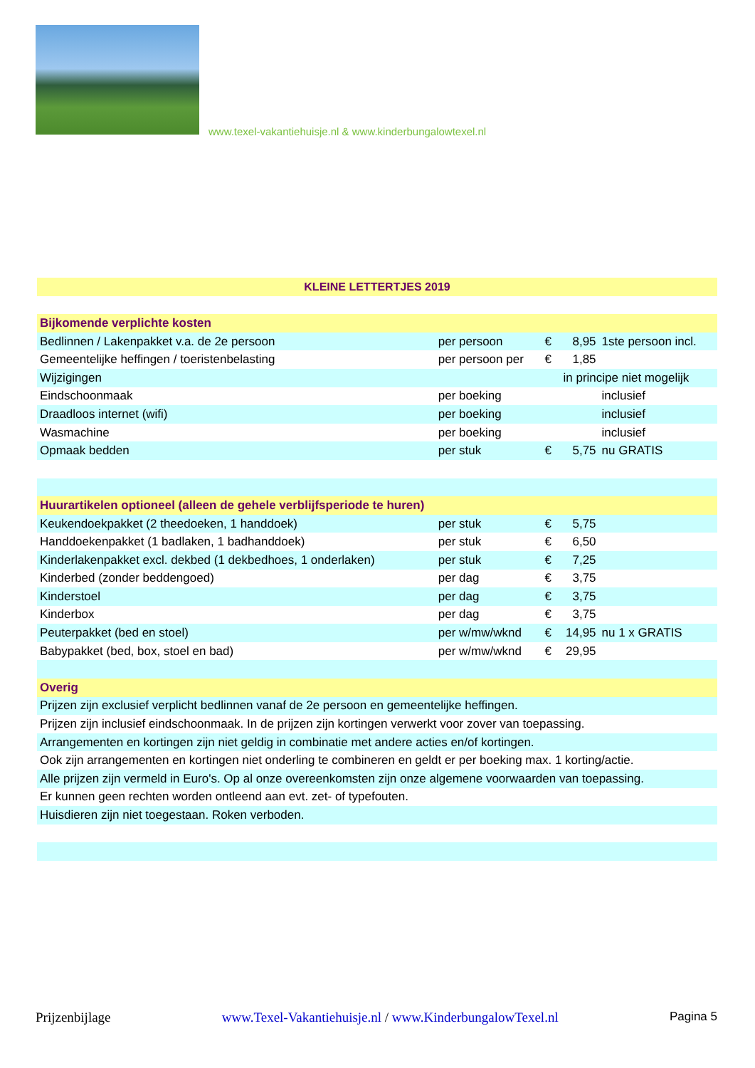www.texel-vakantiehuisje.nl & www.kinderbungalowtexel.nl
| KLEINE LETTERTJES 2019 | | | | |
| Bijkomende verplichte kosten | | | | |
| Bedlinnen / Lakenpakket v.a. de 2e persoon | per persoon | € | 8,95 | 1ste persoon incl. |
| Gemeentelijke heffingen / toeristenbelasting | per persoon per | € | 1,85 | |
| Wijzigingen | | in principe niet mogelijk | | |
| Eindschoonmaak | per boeking | | | inclusief |
| Draadloos internet (wifi) | per boeking | | | inclusief |
| Wasmachine | per boeking | | | inclusief |
| Opmaak bedden | per stuk | € | 5,75 | nu GRATIS |
| Huurartikelen optioneel (alleen de gehele verblijfsperiode te huren) | | | | |
| Keukendoekpakket (2 theedoeken, 1 handdoek) | per stuk | € | 5,75 | |
| Handdoekenpakket (1 badlaken, 1 badhanddoek) | per stuk | € | 6,50 | |
| Kinderlakenpakket excl. dekbed (1 dekbedhoes, 1 onderlaken) | per stuk | € | 7,25 | |
| Kinderbed (zonder beddengoed) | per dag | € | 3,75 | |
| Kinderstoel | per dag | € | 3,75 | |
| Kinderbox | per dag | € | 3,75 | |
| Peuterpakket (bed en stoel) | per w/mw/wknd | € | 14,95 | nu 1 x GRATIS |
| Babypakket (bed, box, stoel en bad) | per w/mw/wknd | € | 29,95 | |
| Overig | | | | |
| Prijzen zijn exclusief verplicht bedlinnen vanaf de 2e persoon en gemeentelijke heffingen. | | | | |
| Prijzen zijn inclusief eindschoonmaak. In de prijzen zijn kortingen verwerkt voor zover van toepassing. | | | | |
| Arrangementen en kortingen zijn niet geldig in combinatie met andere acties en/of kortingen. | | | | |
| Ook zijn arrangementen en kortingen niet onderling te combineren en geldt er per boeking max. 1 korting/actie. | | | | |
| Alle prijzen zijn vermeld in Euro's. Op al onze overeenkomsten zijn onze algemene voorwaarden van toepassing. | | | | |
| Er kunnen geen rechten worden ontleend aan evt. zet- of typefouten. | | | | |
| Huisdieren zijn niet toegestaan. Roken verboden. | | | | |
Prijzenbijlage www.Texel-Vakantiehuisje.nl / www.KinderbungalowTexel.nl Pagina 5